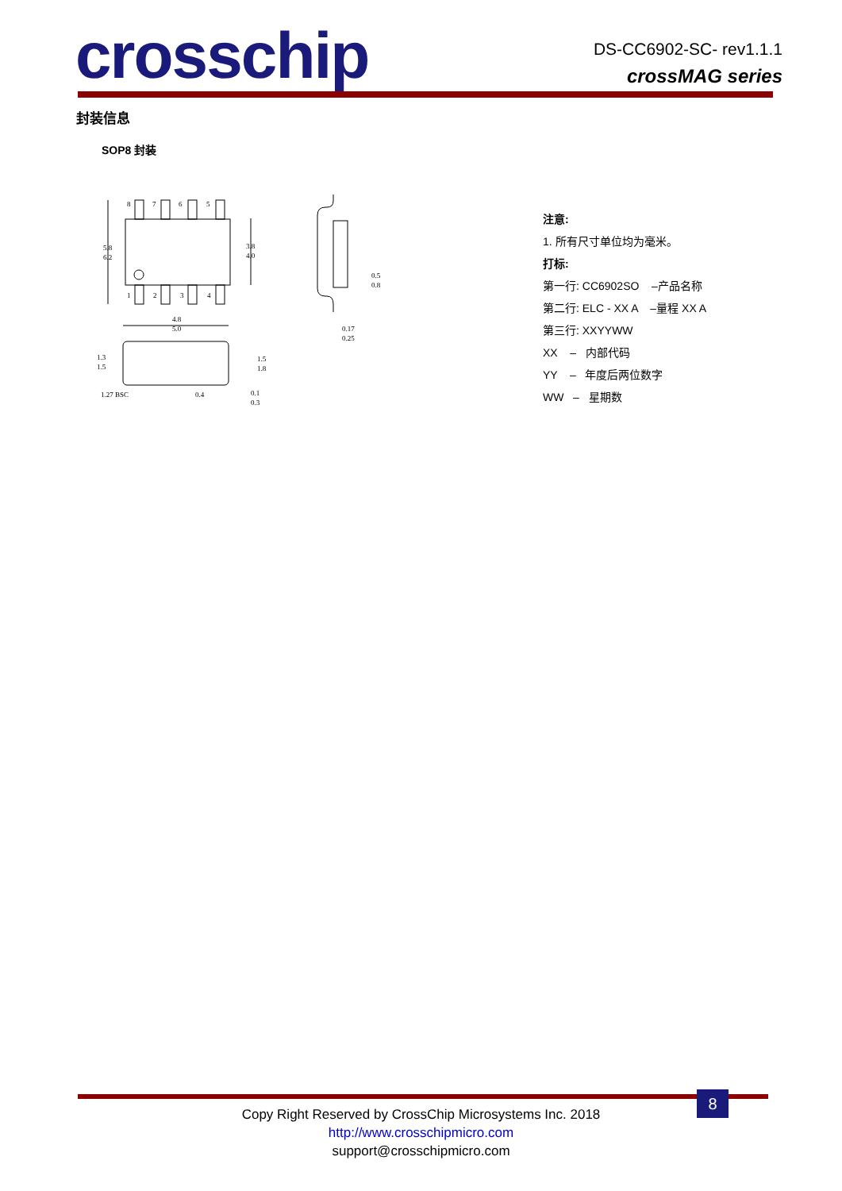crosschip
DS-CC6902-SC- rev1.1.1
crossMAG series
封装信息
SOP8 封装
5.8
6.2
3.8
4.0
4.8
5.0
1.3
1.5
1.5
1.8
1.27 BSC
0.4
0.1
0.3
0.5
0.8
0.17
0.25
8
7
6
5
1
2
3
4
注意:
1. 所有尺寸单位均为毫米。
打标:
第一行: CC6902SO –产品名称
第二行: ELC - XX A –量程 XX A
第三行: XXYYWW
XX – 内部代码
YY – 年度后两位数字
WW – 星期数
8
Copy Right Reserved by CrossChip Microsystems Inc. 2018
http://www.crosschipmicro.com
support@crosschipmicro.com